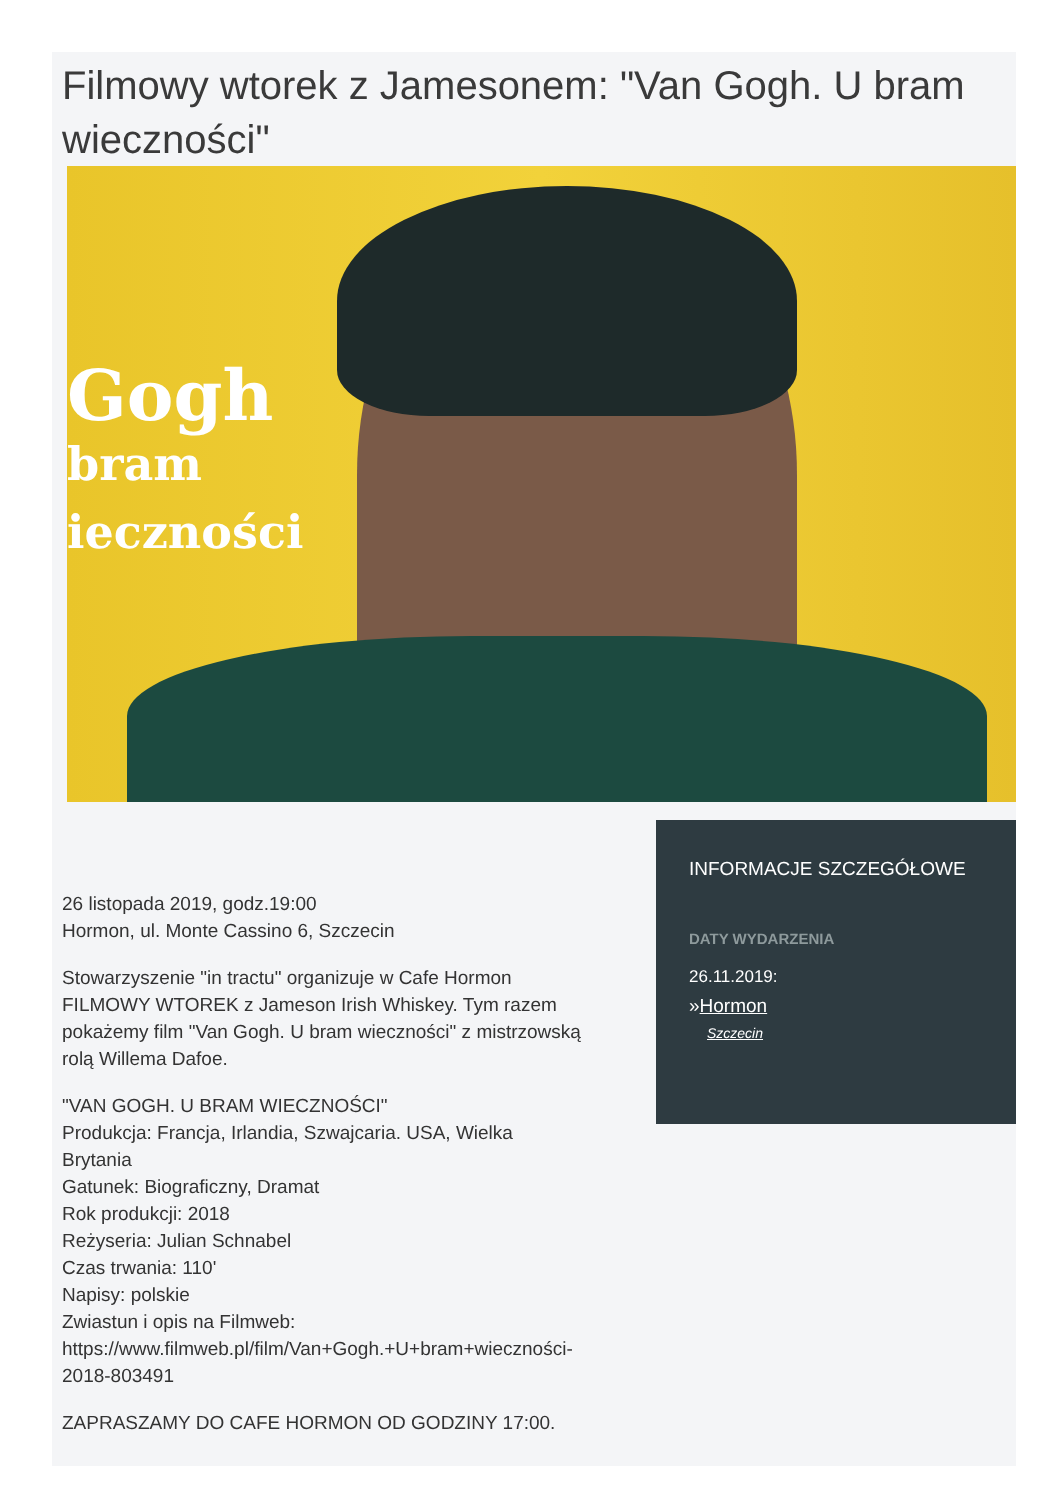Filmowy wtorek z Jamesonem: "Van Gogh. U bram wieczności"
Gogh
bram
ieczności
26 listopada 2019, godz.19:00
Hormon, ul. Monte Cassino 6, Szczecin
Stowarzyszenie "in tractu" organizuje w Cafe Hormon FILMOWY WTOREK z Jameson Irish Whiskey. Tym razem pokażemy film "Van Gogh. U bram wieczności" z mistrzowską rolą Willema Dafoe.
"VAN GOGH. U BRAM WIECZNOŚCI"
Produkcja: Francja, Irlandia, Szwajcaria. USA, Wielka Brytania
Gatunek: Biograficzny, Dramat
Rok produkcji: 2018
Reżyseria: Julian Schnabel
Czas trwania: 110'
Napisy: polskie
Zwiastun i opis na Filmweb: https://www.filmweb.pl/film/Van+Gogh.+U+bram+wieczności-2018-803491
ZAPRASZAMY DO CAFE HORMON OD GODZINY 17:00.
INFORMACJE SZCZEGÓŁOWE
DATY WYDARZENIA
26.11.2019:
»Hormon
Szczecin